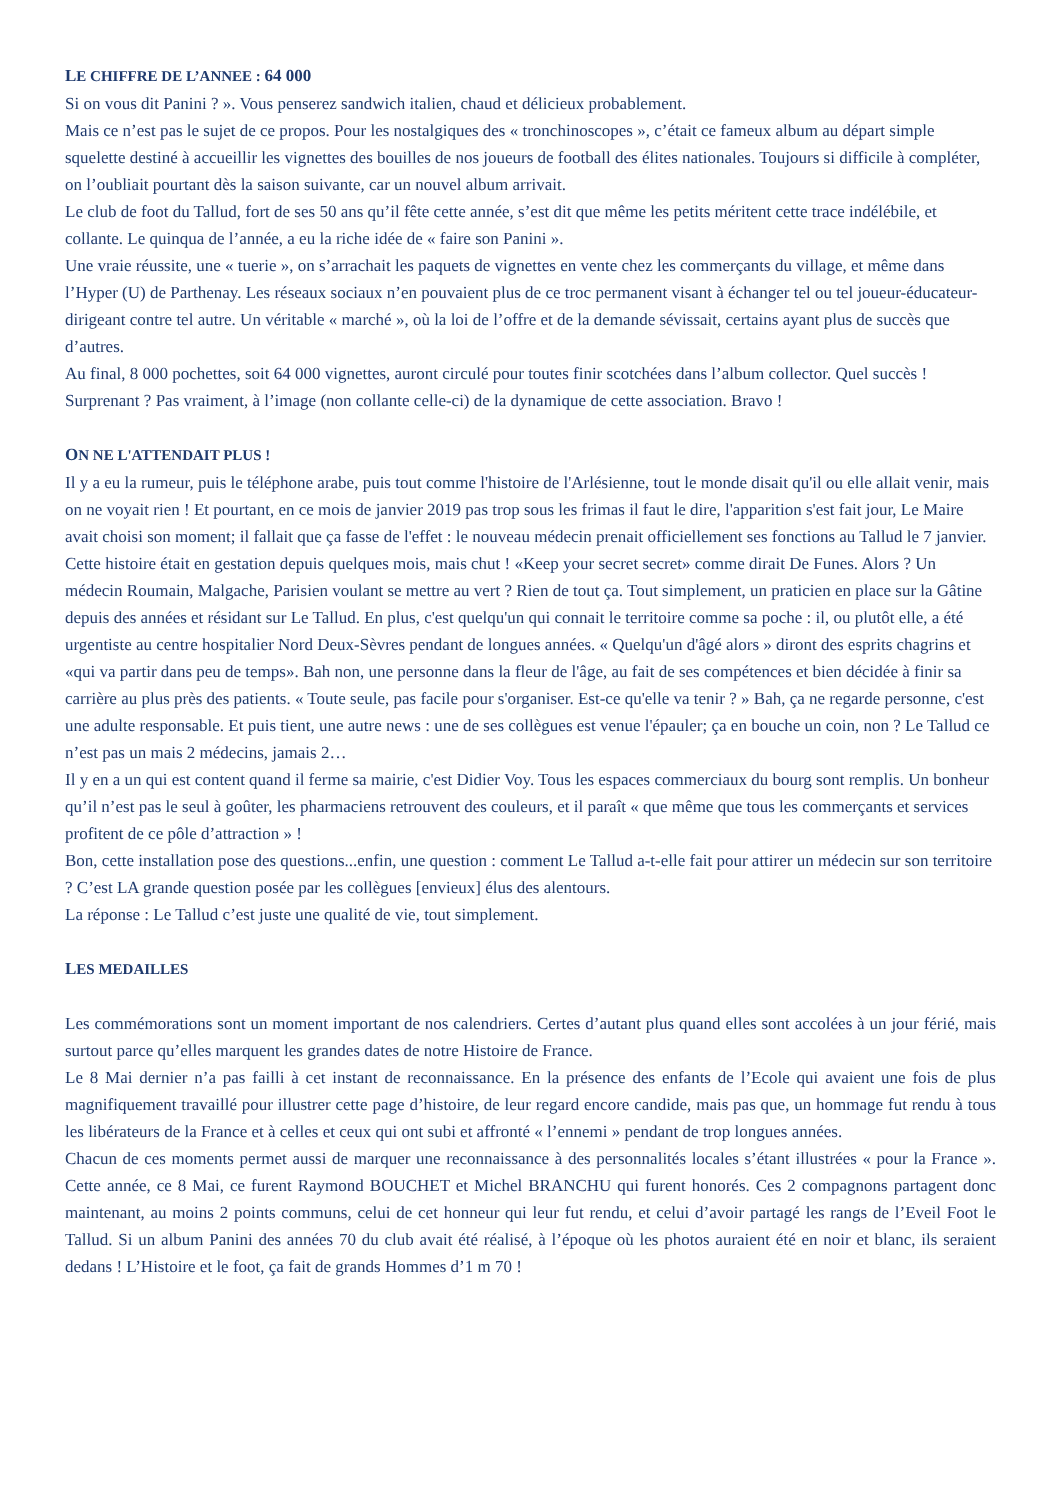LE CHIFFRE DE L’ANNEE : 64 000
Si on vous dit Panini ? ». Vous penserez sandwich italien, chaud et délicieux probablement.
Mais ce n’est pas le sujet de ce propos. Pour les nostalgiques des « tronchinoscopes », c’était ce fameux album au départ simple squelette destiné à accueillir les vignettes des bouilles de nos joueurs de football des élites nationales. Toujours si difficile à compléter, on l’oubliait pourtant dès la saison suivante, car un nouvel album arrivait.
Le club de foot du Tallud, fort de ses 50 ans qu’il fête cette année, s’est dit que même les petits méritent cette trace indélébile, et collante. Le quinqua de l’année, a eu la riche idée de « faire son Panini ».
Une vraie réussite, une « tuerie », on s’arrachait les paquets de vignettes en vente chez les commerçants du village, et même dans l’Hyper (U) de Parthenay. Les réseaux sociaux n’en pouvaient plus de ce troc permanent visant à échanger tel ou tel joueur-éducateur-dirigeant contre tel autre. Un véritable « marché », où la loi de l’offre et de la demande sévissait, certains ayant plus de succès que d’autres.
Au final, 8 000 pochettes, soit 64 000 vignettes, auront circulé pour toutes finir scotchées dans l’album collector. Quel succès ! Surprenant ? Pas vraiment, à l’image (non collante celle-ci) de la dynamique de cette association. Bravo !
ON NE L'ATTENDAIT PLUS !
Il y a eu la rumeur, puis le téléphone arabe, puis tout comme l'histoire de l'Arlésienne, tout le monde disait qu'il ou elle allait venir, mais on ne voyait rien ! Et pourtant, en ce mois de janvier 2019 pas trop sous les frimas il faut le dire, l'apparition s'est fait jour, Le Maire avait choisi son moment; il fallait que ça fasse de l'effet : le nouveau médecin prenait officiellement ses fonctions au Tallud le 7 janvier.
Cette histoire était en gestation depuis quelques mois, mais chut ! «Keep your secret secret» comme dirait De Funes. Alors ? Un médecin Roumain, Malgache, Parisien voulant se mettre au vert ? Rien de tout ça. Tout simplement, un praticien en place sur la Gâtine depuis des années et résidant sur Le Tallud. En plus, c'est quelqu'un qui connait le territoire comme sa poche : il, ou plutôt elle, a été urgentiste au centre hospitalier Nord Deux-Sèvres pendant de longues années. « Quelqu'un d'âgé alors » diront des esprits chagrins et «qui va partir dans peu de temps». Bah non, une personne dans la fleur de l'âge, au fait de ses compétences et bien décidée à finir sa carrière au plus près des patients. « Toute seule, pas facile pour s'organiser. Est-ce qu'elle va tenir ? » Bah, ça ne regarde personne, c'est une adulte responsable. Et puis tient, une autre news : une de ses collègues est venue l'épauler; ça en bouche un coin, non ? Le Tallud ce n’est pas un mais 2 médecins, jamais 2…
Il y en a un qui est content quand il ferme sa mairie, c'est Didier Voy. Tous les espaces commerciaux du bourg sont remplis. Un bonheur qu’il n’est pas le seul à goûter, les pharmaciens retrouvent des couleurs, et il paraît « que même que tous les commerçants et services profitent de ce pôle d’attraction » !
Bon, cette installation pose des questions...enfin, une question : comment Le Tallud a-t-elle fait pour attirer un médecin sur son territoire ? C’est LA grande question posée par les collègues [envieux] élus des alentours.
La réponse : Le Tallud c’est juste une qualité de vie, tout simplement.
LES MEDAILLES
Les commémorations sont un moment important de nos calendriers. Certes d’autant plus quand elles sont accolées à un jour férié, mais surtout parce qu’elles marquent les grandes dates de notre Histoire de France.
Le 8 Mai dernier n’a pas failli à cet instant de reconnaissance. En la présence des enfants de l’Ecole qui avaient une fois de plus magnifiquement travaillé pour illustrer cette page d’histoire, de leur regard encore candide, mais pas que, un hommage fut rendu à tous les libérateurs de la France et à celles et ceux qui ont subi et affronté « l’ennemi » pendant de trop longues années.
Chacun de ces moments permet aussi de marquer une reconnaissance à des personnalités locales s’étant illustrées « pour la France ». Cette année, ce 8 Mai, ce furent Raymond BOUCHET et Michel BRANCHU qui furent honorés. Ces 2 compagnons partagent donc maintenant, au moins 2 points communs, celui de cet honneur qui leur fut rendu, et celui d’avoir partagé les rangs de l’Eveil Foot le Tallud. Si un album Panini des années 70 du club avait été réalisé, à l’époque où les photos auraient été en noir et blanc, ils seraient dedans ! L’Histoire et le foot, ça fait de grands Hommes d’1 m 70 !